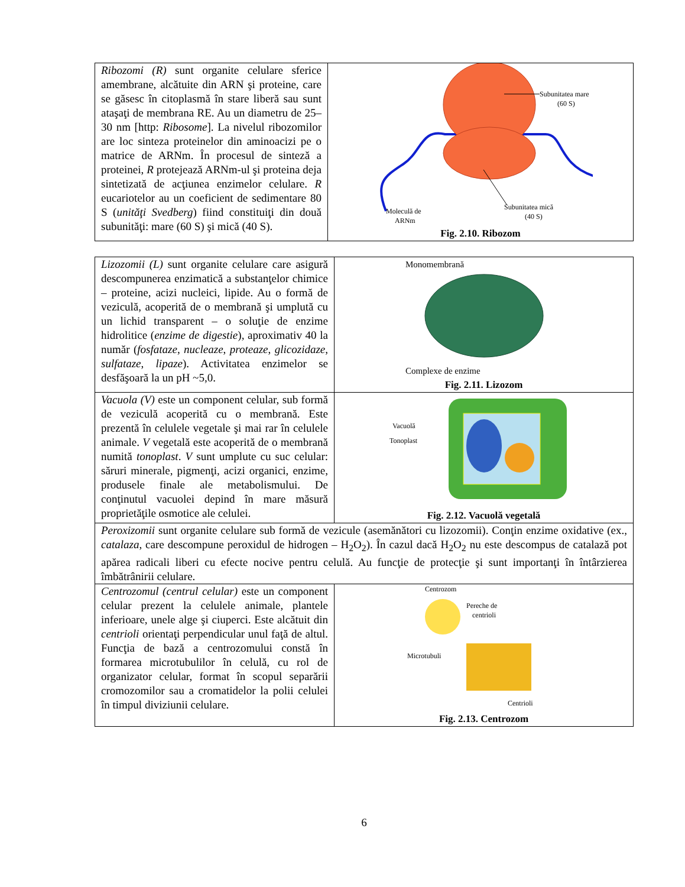| Ribozomi (R) sunt organite celulare sferice amembrane, alcătuite din ARN şi proteine, care se găsesc în citoplasmă în stare liberă sau sunt ataşaţi de membrana RE. Au un diametru de 25–30 nm [http: Ribosome ]. La nivelul ribozomilor are loc sinteza proteinelor din aminoacizi pe o matrice de ARNm. În procesul de sinteză a proteinei, R protejează ARNm-ul şi proteina deja sintetizată de acţiunea enzimelor celulare. R eucariotelor au un coeficient de sedimentare 80 S ( unităţi Svedberg ) fiind constituiţi din două subunităţi: mare (60 S) şi mică (40 S). | Subunitatea mare (60 S) Subunitatea mică (40 S) Moleculă de ARNm Fig. 2.10. Ribozom |
| Lizozomii (L) sunt organite celulare care asigură descompunerea enzimatică a substanţelor chimice – proteine, acizi nucleici, lipide. Au o formă de veziculă, acoperită de o membrană şi umplută cu un lichid transparent – o soluţie de enzime hidrolitice ( enzime de digestie ), aproximativ 40 la număr ( fosfataze , nucleaze , proteaze , glicozidaze , sulfataze , lipaze ). Activitatea enzimelor se desfăşoară la un pH ~5,0. | Monomembrană Complexe de enzime Fig. 2.11. Lizozom |
| Vacuola (V) este un component celular, sub formă de veziculă acoperită cu o membrană. Este prezentă în celulele vegetale şi mai rar în celulele animale. V vegetală este acoperită de o membrană numită tonoplast . V sunt umplute cu suc celular: săruri minerale, pigmenţi, acizi organici, enzime, produsele finale ale metabolismului. De conţinutul vacuolei depind în mare măsură proprietăţile osmotice ale celulei. | Vacuolă Tonoplast Fig. 2.12. Vacuolă vegetală |
| Peroxizomii sunt organite celulare sub formă de vezicule (asemănători cu lizozomii). Conţin enzime oxidative (ex., catalaza , care descompune peroxidul de hidrogen – H<sub>2</sub>O<sub>2</sub>). În cazul dacă H<sub>2</sub>O<sub>2</sub> nu este descompus de catalază pot apărea radicali liberi cu efecte nocive pentru celulă. Au funcţie de protecţie şi sunt importanţi în întârzierea îmbătrânirii celulare. | |
| Centrozomul (centrul celular) este un component celular prezent la celulele animale, plantele inferioare, unele alge şi ciuperci. Este alcătuit din centrioli orientaţi perpendicular unul faţă de altul. Funcţia de bază a centrozomului constă în formarea microtubulilor în celulă, cu rol de organizator celular, format în scopul separării cromozomilor sau a cromatidelor la polii celulei în timpul diviziunii celulare. | Centrozom Pereche de centrioli Microtubuli Centrioli Fig. 2.13. Centrozom |
6